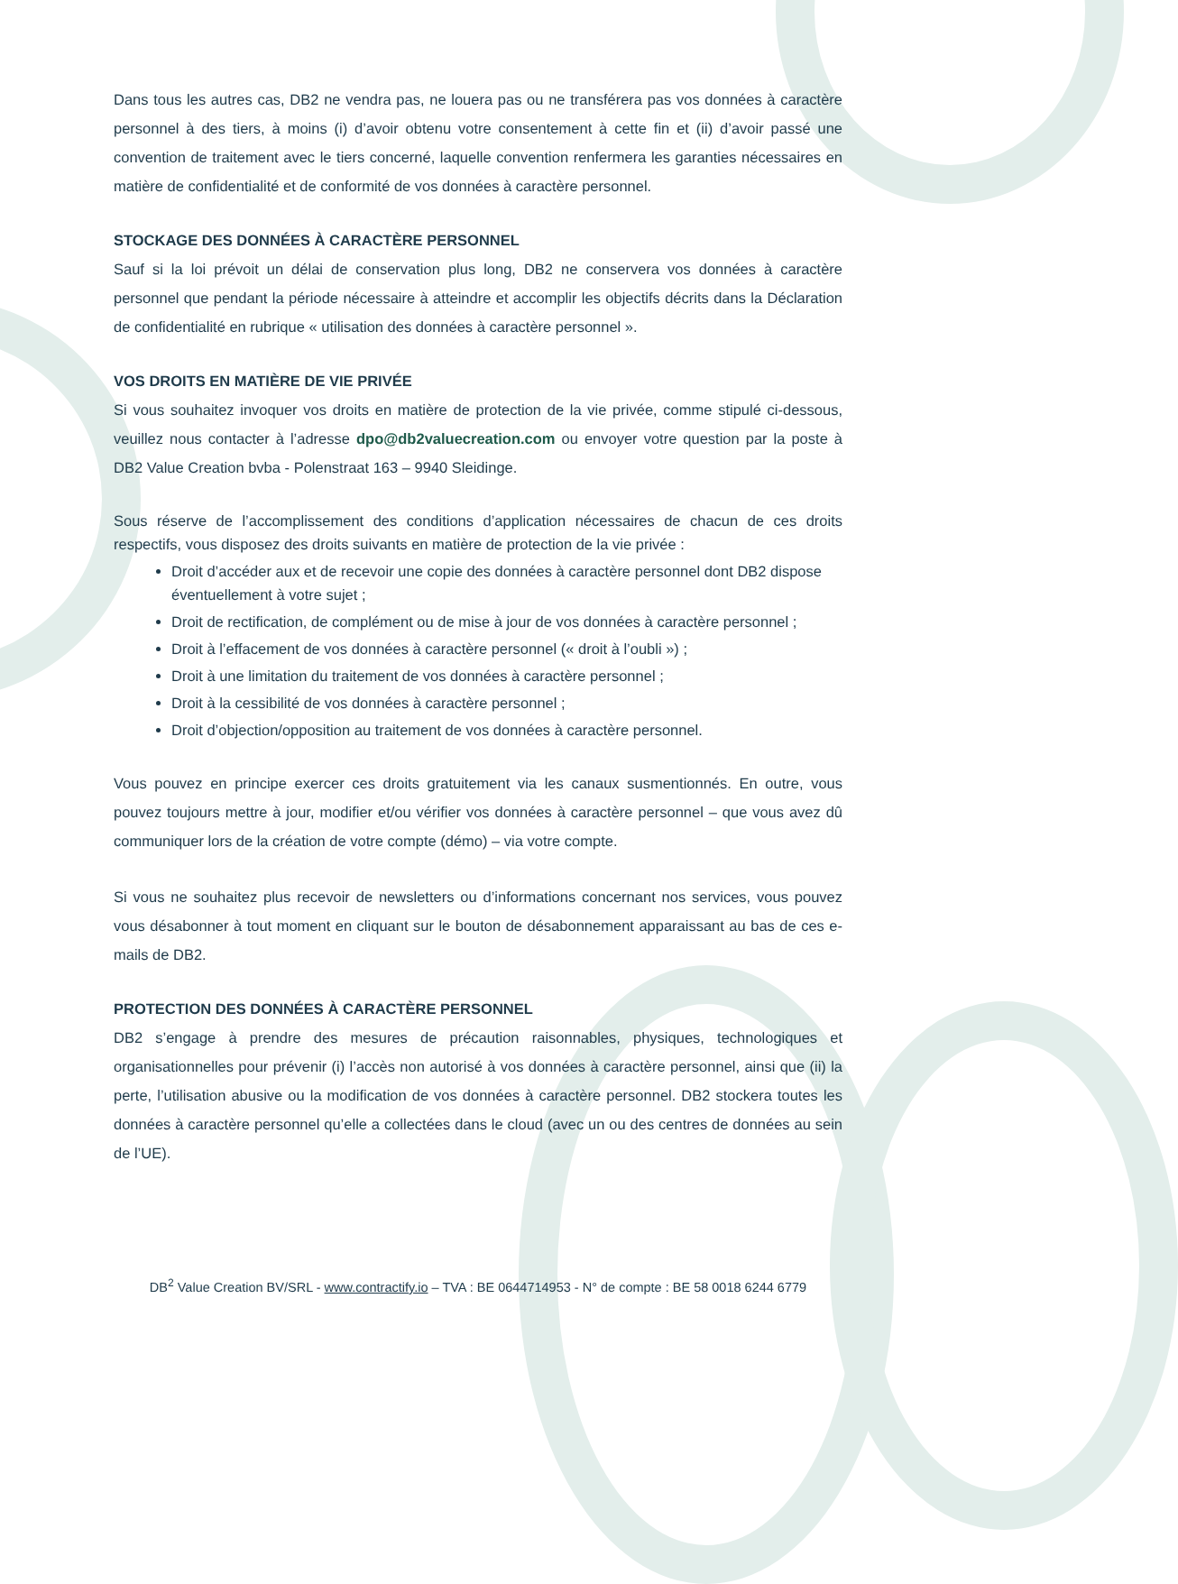Dans tous les autres cas, DB2 ne vendra pas, ne louera pas ou ne transférera pas vos données à caractère personnel à des tiers, à moins (i) d’avoir obtenu votre consentement à cette fin et (ii) d’avoir passé une convention de traitement avec le tiers concerné, laquelle convention renfermera les garanties nécessaires en matière de confidentialité et de conformité de vos données à caractère personnel.
STOCKAGE DES DONNÉES À CARACTÈRE PERSONNEL
Sauf si la loi prévoit un délai de conservation plus long, DB2 ne conservera vos données à caractère personnel que pendant la période nécessaire à atteindre et accomplir les objectifs décrits dans la Déclaration de confidentialité en rubrique « utilisation des données à caractère personnel ».
VOS DROITS EN MATIÈRE DE VIE PRIVÉE
Si vous souhaitez invoquer vos droits en matière de protection de la vie privée, comme stipulé ci-dessous, veuillez nous contacter à l’adresse dpo@db2valuecreation.com ou envoyer votre question par la poste à DB2 Value Creation bvba - Polenstraat 163 – 9940 Sleidinge.
Sous réserve de l’accomplissement des conditions d’application nécessaires de chacun de ces droits respectifs, vous disposez des droits suivants en matière de protection de la vie privée :
Droit d’accéder aux et de recevoir une copie des données à caractère personnel dont DB2 dispose éventuellement à votre sujet ;
Droit de rectification, de complément ou de mise à jour de vos données à caractère personnel ;
Droit à l’effacement de vos données à caractère personnel (« droit à l’oubli ») ;
Droit à une limitation du traitement de vos données à caractère personnel ;
Droit à la cessibilité de vos données à caractère personnel ;
Droit d’objection/opposition au traitement de vos données à caractère personnel.
Vous pouvez en principe exercer ces droits gratuitement via les canaux susmentionnés. En outre, vous pouvez toujours mettre à jour, modifier et/ou vérifier vos données à caractère personnel – que vous avez dû communiquer lors de la création de votre compte (démo) – via votre compte.
Si vous ne souhaitez plus recevoir de newsletters ou d’informations concernant nos services, vous pouvez vous désabonner à tout moment en cliquant sur le bouton de désabonnement apparaissant au bas de ces e-mails de DB2.
PROTECTION DES DONNÉES À CARACTÈRE PERSONNEL
DB2 s’engage à prendre des mesures de précaution raisonnables, physiques, technologiques et organisationnelles pour prévenir (i) l’accès non autorisé à vos données à caractère personnel, ainsi que (ii) la perte, l’utilisation abusive ou la modification de vos données à caractère personnel. DB2 stockera toutes les données à caractère personnel qu’elle a collectées dans le cloud (avec un ou des centres de données au sein de l’UE).
DB<sup>2</sup> Value Creation BV/SRL - www.contractify.io – TVA : BE 0644714953 - N° de compte : BE 58 0018 6244 6779